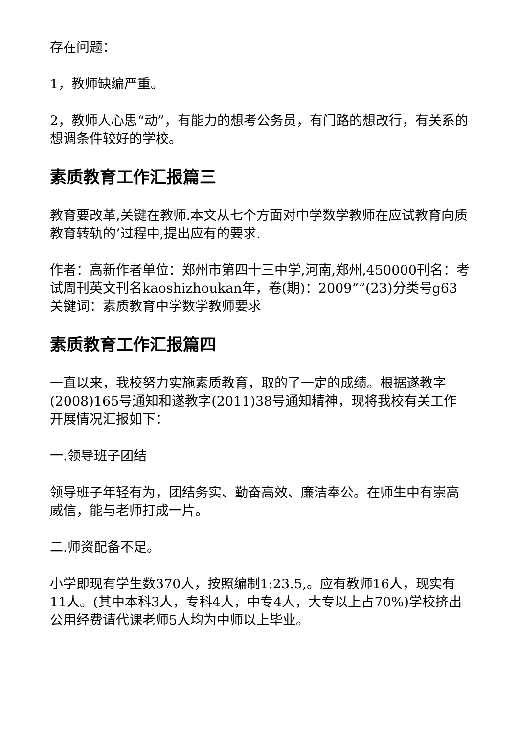存在问题：
1，教师缺编严重。
2，教师人心思“动”，有能力的想考公务员，有门路的想改行，有关系的想调条件较好的学校。
素质教育工作汇报篇三
教育要改革,关键在教师.本文从七个方面对中学数学教师在应试教育向质教育转轨的’过程中,提出应有的要求.
作者：高新作者单位：郑州市第四十三中学,河南,郑州,450000刊名：考试周刊英文刊名kaoshizhoukan年，卷(期)：2009“”(23)分类号g63关键词：素质教育中学数学教师要求
素质教育工作汇报篇四
一直以来，我校努力实施素质教育，取的了一定的成绩。根据遂教字(2008)165号通知和遂教字(2011)38号通知精神，现将我校有关工作开展情况汇报如下：
一.领导班子团结
领导班子年轻有为，团结务实、勤奋高效、廉洁奉公。在师生中有崇高威信，能与老师打成一片。
二.师资配备不足。
小学即现有学生数370人，按照编制1:23.5,。应有教师16人，现实有11人。(其中本科3人，专科4人，中专4人，大专以上占70%)学校挤出公用经费请代课老师5人均为中师以上毕业。